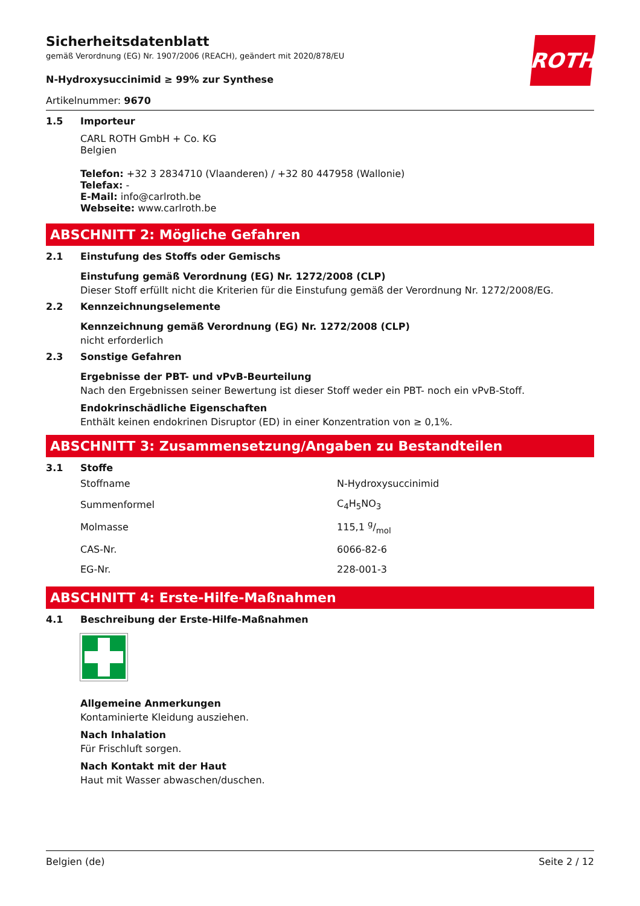ROTH
Sicherheitsdatenblatt
gemäß Verordnung (EG) Nr. 1907/2006 (REACH), geändert mit 2020/878/EU
N-Hydroxysuccinimid ≥ 99% zur Synthese
Artikelnummer: 9670
1.5 Importeur
CARL ROTH GmbH + Co. KG
Belgien
Telefon: +32 3 2834710 (Vlaanderen) / +32 80 447958 (Wallonie)
Telefax: -
E-Mail: info@carlroth.be
Webseite: www.carlroth.be
ABSCHNITT 2: Mögliche Gefahren
2.1 Einstufung des Stoffs oder Gemischs
Einstufung gemäß Verordnung (EG) Nr. 1272/2008 (CLP)
Dieser Stoff erfüllt nicht die Kriterien für die Einstufung gemäß der Verordnung Nr. 1272/2008/EG.
2.2 Kennzeichnungselemente
Kennzeichnung gemäß Verordnung (EG) Nr. 1272/2008 (CLP)
nicht erforderlich
2.3 Sonstige Gefahren
Ergebnisse der PBT- und vPvB-Beurteilung
Nach den Ergebnissen seiner Bewertung ist dieser Stoff weder ein PBT- noch ein vPvB-Stoff.
Endokrinschädliche Eigenschaften
Enthält keinen endokrinen Disruptor (ED) in einer Konzentration von ≥ 0,1%.
ABSCHNITT 3: Zusammensetzung/Angaben zu Bestandteilen
3.1 Stoffe
| Stoffname | N-Hydroxysuccinimid |
| Summenformel | C<sub>4</sub>H<sub>5</sub>NO<sub>3</sub> |
| Molmasse | 115,1 g/mol |
| CAS-Nr. | 6066-82-6 |
| EG-Nr. | 228-001-3 |
ABSCHNITT 4: Erste-Hilfe-Maßnahmen
4.1 Beschreibung der Erste-Hilfe-Maßnahmen
Allgemeine Anmerkungen
Kontaminierte Kleidung ausziehen.
Nach Inhalation
Für Frischluft sorgen.
Nach Kontakt mit der Haut
Haut mit Wasser abwaschen/duschen.
Belgien (de) Seite 2 / 12